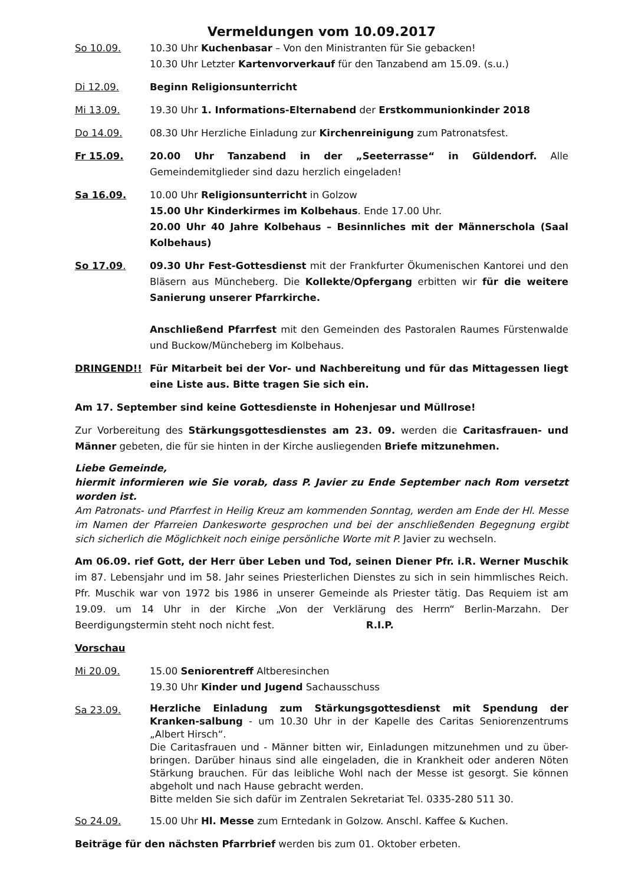Vermeldungen vom 10.09.2017
So 10.09. 10.30 Uhr Kuchenbasar – Von den Ministranten für Sie gebacken!
10.30 Uhr Letzter Kartenvorverkauf für den Tanzabend am 15.09. (s.u.)
Di 12.09. Beginn Religionsunterricht
Mi 13.09. 19.30 Uhr 1. Informations-Elternabend der Erstkommunionkinder 2018
Do 14.09. 08.30 Uhr Herzliche Einladung zur Kirchenreinigung zum Patronatsfest.
Fr 15.09. 20.00 Uhr Tanzabend in der „Seeterrasse“ in Güldendorf. Alle Gemeindemitglieder sind dazu herzlich eingeladen!
Sa 16.09. 10.00 Uhr Religionsunterricht in Golzow
15.00 Uhr Kinderkirmes im Kolbehaus. Ende 17.00 Uhr.
20.00 Uhr 40 Jahre Kolbehaus – Besinnliches mit der Männerschola (Saal Kolbehaus)
So 17.09. 09.30 Uhr Fest-Gottesdienst mit der Frankfurter Ökumenischen Kantorei und den Bläsern aus Müncheberg. Die Kollekte/Opfergang erbitten wir für die weitere Sanierung unserer Pfarrkirche.
Anschließend Pfarrfest mit den Gemeinden des Pastoralen Raumes Fürstenwalde und Buckow/Müncheberg im Kolbehaus.
DRINGEND!! Für Mitarbeit bei der Vor- und Nachbereitung und für das Mittagessen liegt eine Liste aus. Bitte tragen Sie sich ein.
Am 17. September sind keine Gottesdienste in Hohenjesar und Müllrose!
Zur Vorbereitung des Stärkungsgottesdienstes am 23. 09. werden die Caritasfrauen- und Männer gebeten, die für sie hinten in der Kirche ausliegenden Briefe mitzunehmen.
Liebe Gemeinde,
hiermit informieren wie Sie vorab, dass P. Javier zu Ende September nach Rom versetzt worden ist.
Am Patronats- und Pfarrfest in Heilig Kreuz am kommenden Sonntag, werden am Ende der Hl. Messe im Namen der Pfarreien Dankesworte gesprochen und bei der anschließenden Begegnung ergibt sich sicherlich die Möglichkeit noch einige persönliche Worte mit P. Javier zu wechseln.
Am 06.09. rief Gott, der Herr über Leben und Tod, seinen Diener Pfr. i.R. Werner Muschik im 87. Lebensjahr und im 58. Jahr seines Priesterlichen Dienstes zu sich in sein himmlisches Reich. Pfr. Muschik war von 1972 bis 1986 in unserer Gemeinde als Priester tätig. Das Requiem ist am 19.09. um 14 Uhr in der Kirche „Von der Verklärung des Herrn“ Berlin-Marzahn. Der Beerdigungstermin steht noch nicht fest. R.I.P.
Vorschau
Mi 20.09. 15.00 Seniorentreff Altberesinchen
19.30 Uhr Kinder und Jugend Sachausschuss
Sa 23.09.
Herzliche Einladung zum Stärkungsgottesdienst mit Spendung der Kranken-salbung - um 10.30 Uhr in der Kapelle des Caritas Seniorenzentrums „Albert Hirsch“.
Die Caritasfrauen und - Männer bitten wir, Einladungen mitzunehmen und zu über-bringen. Darüber hinaus sind alle eingeladen, die in Krankheit oder anderen Nöten Stärkung brauchen. Für das leibliche Wohl nach der Messe ist gesorgt. Sie können abgeholt und nach Hause gebracht werden.
Bitte melden Sie sich dafür im Zentralen Sekretariat Tel. 0335-280 511 30.
So 24.09. 15.00 Uhr Hl. Messe zum Erntedank in Golzow. Anschl. Kaffee & Kuchen.
Beiträge für den nächsten Pfarrbrief werden bis zum 01. Oktober erbeten.